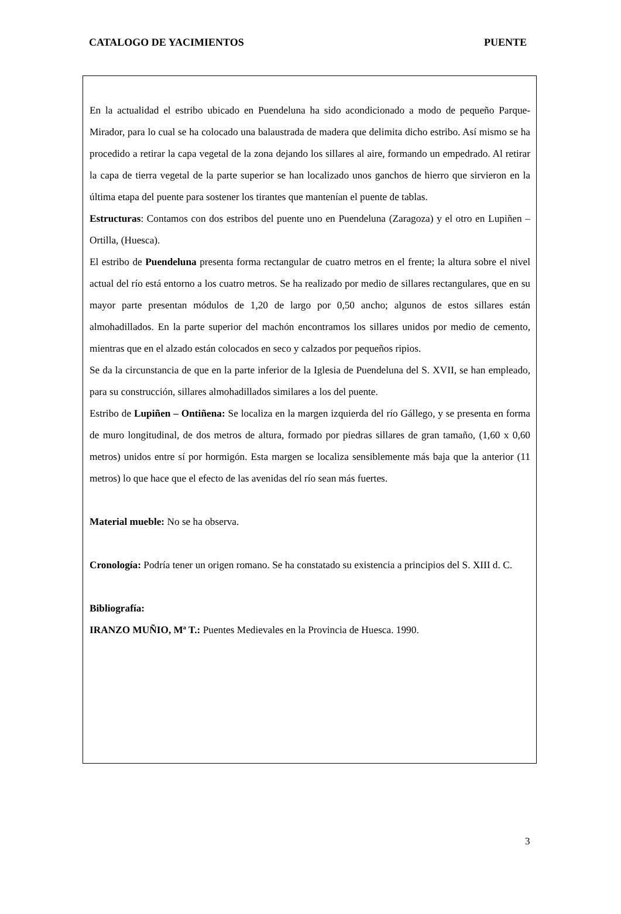CATALOGO DE YACIMIENTOS PUENTE
En la actualidad el estribo ubicado en Puendeluna ha sido acondicionado a modo de pequeño Parque-Mirador, para lo cual se ha colocado una balaustrada de madera que delimita dicho estribo. Así mismo se ha procedido a retirar la capa vegetal de la zona dejando los sillares al aire, formando un empedrado. Al retirar la capa de tierra vegetal de la parte superior se han localizado unos ganchos de hierro que sirvieron en la última etapa del puente para sostener los tirantes que mantenían el puente de tablas.
Estructuras: Contamos con dos estribos del puente uno en Puendeluna (Zaragoza) y el otro en Lupiñen – Ortilla, (Huesca).
El estribo de Puendeluna presenta forma rectangular de cuatro metros en el frente; la altura sobre el nivel actual del río está entorno a los cuatro metros. Se ha realizado por medio de sillares rectangulares, que en su mayor parte presentan módulos de 1,20 de largo por 0,50 ancho; algunos de estos sillares están almohadillados. En la parte superior del machón encontramos los sillares unidos por medio de cemento, mientras que en el alzado están colocados en seco y calzados por pequeños ripios.
Se da la circunstancia de que en la parte inferior de la Iglesia de Puendeluna del S. XVII, se han empleado, para su construcción, sillares almohadillados similares a los del puente.
Estribo de Lupiñen – Ontiñena: Se localiza en la margen izquierda del río Gállego, y se presenta en forma de muro longitudinal, de dos metros de altura, formado por piedras sillares de gran tamaño, (1,60 x 0,60 metros) unidos entre sí por hormigón. Esta margen se localiza sensiblemente más baja que la anterior (11 metros) lo que hace que el efecto de las avenidas del río sean más fuertes.
Material mueble: No se ha observa.
Cronología: Podría tener un origen romano. Se ha constatado su existencia a principios del S. XIII d. C.
Bibliografía:
IRANZO MUÑIO, Mª T.: Puentes Medievales en la Provincia de Huesca. 1990.
3